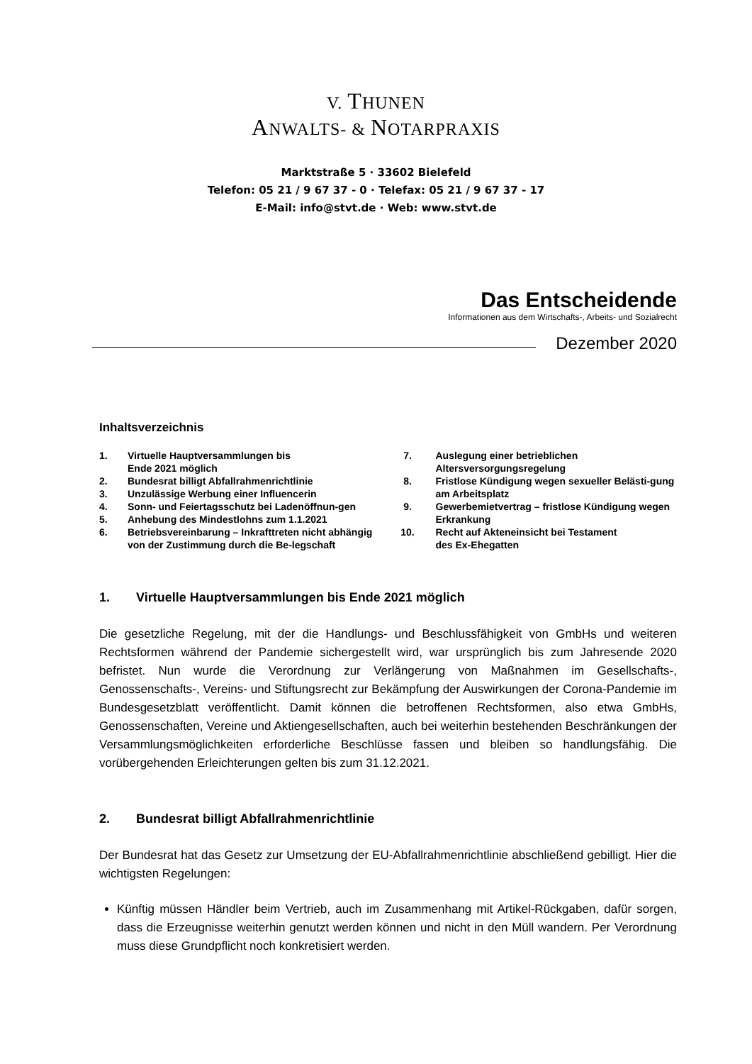V. THUNEN
ANWALTS- & NOTARPRAXIS
Marktstraße 5 · 33602 Bielefeld
Telefon: 05 21 / 9 67 37 - 0 · Telefax: 05 21 / 9 67 37 - 17
E-Mail: info@stvt.de · Web: www.stvt.de
Das Entscheidende
Informationen aus dem Wirtschafts-, Arbeits- und Sozialrecht
Dezember 2020
Inhaltsverzeichnis
1. Virtuelle Hauptversammlungen bis
Ende 2021 möglich
2. Bundesrat billigt Abfallrahmenrichtlinie
3. Unzulässige Werbung einer Influencerin
4. Sonn- und Feiertagsschutz bei Ladenöffnun-gen
5. Anhebung des Mindestlohns zum 1.1.2021
6. Betriebsvereinbarung – Inkrafttreten nicht abhängig von der Zustimmung durch die Be-legschaft
7. Auslegung einer betrieblichen
Altersversorgungsregelung
8. Fristlose Kündigung wegen sexueller Belästi-gung am Arbeitsplatz
9. Gewerbemietvertrag – fristlose Kündigung wegen Erkrankung
10. Recht auf Akteneinsicht bei Testament
des Ex-Ehegatten
1. Virtuelle Hauptversammlungen bis Ende 2021 möglich
Die gesetzliche Regelung, mit der die Handlungs- und Beschlussfähigkeit von GmbHs und weiteren Rechtsformen während der Pandemie sichergestellt wird, war ursprünglich bis zum Jahresende 2020 befristet. Nun wurde die Verordnung zur Verlängerung von Maßnahmen im Gesellschafts-, Genossenschafts-, Vereins- und Stiftungsrecht zur Bekämpfung der Auswirkungen der Corona-Pandemie im Bundesgesetzblatt veröffentlicht. Damit können die betroffenen Rechtsformen, also etwa GmbHs, Genossenschaften, Vereine und Aktiengesellschaften, auch bei weiterhin bestehenden Beschränkungen der Versammlungsmöglichkeiten erforderliche Beschlüsse fassen und bleiben so handlungsfähig. Die vorübergehenden Erleichterungen gelten bis zum 31.12.2021.
2. Bundesrat billigt Abfallrahmenrichtlinie
Der Bundesrat hat das Gesetz zur Umsetzung der EU-Abfallrahmenrichtlinie abschließend gebilligt. Hier die wichtigsten Regelungen:
Künftig müssen Händler beim Vertrieb, auch im Zusammenhang mit Artikel-Rückgaben, dafür sorgen, dass die Erzeugnisse weiterhin genutzt werden können und nicht in den Müll wandern. Per Verordnung muss diese Grundpflicht noch konkretisiert werden.